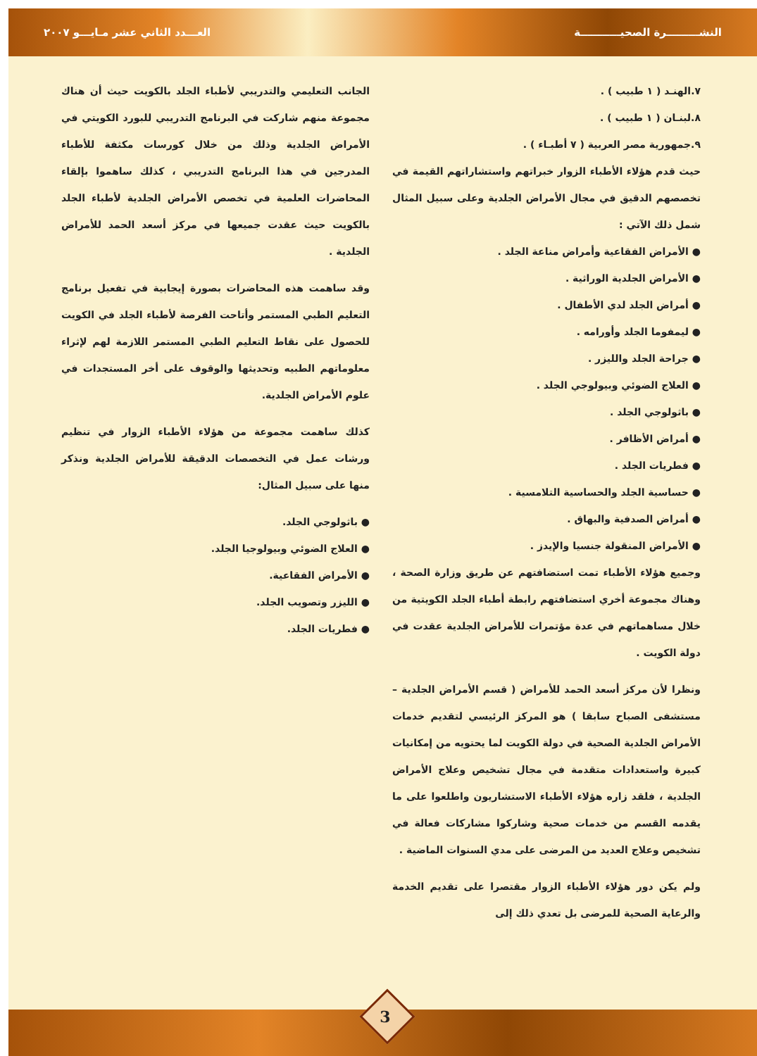النشـــــــــرة الصحيـــــــــــة العـــدد الثاني عشر مـايـــو ٢٠٠٧
٧.الهنـد ( ١ طبيب ) .
٨.لبنـان ( ١ طبيب ) .
٩.جمهورية مصر العربية ( ٧ أطبـاء ) .
حيث قدم هؤلاء الأطباء الزوار خبراتهم واستشاراتهم القيمة في تخصصهم الدقيق في مجال الأمراض الجلدية وعلى سبيل المثال شمل ذلك الآتي :
● الأمراض الفقاعية وأمراض مناعة الجلد .
● الأمراض الجلدية الوراثية .
● أمراض الجلد لدي الأطفال .
● ليمفوما الجلد وأورامه .
● جراحة الجلد والليزر .
● العلاج الضوئي وبيولوجي الجلد .
● باثولوجي الجلد .
● أمراض الأظافر .
● فطريات الجلد .
● حساسية الجلد والحساسية التلامسية .
● أمراض الصدفية والبهاق .
● الأمراض المنقولة جنسيا والإيدز .
وجميع هؤلاء الأطباء تمت استضافتهم عن طريق وزارة الصحة ، وهناك مجموعة أخري استضافتهم رابطة أطباء الجلد الكويتية من خلال مساهماتهم في عدة مؤتمرات للأمراض الجلدية عقدت في دولة الكويت .
ونظرا لأن مركز أسعد الحمد للأمراض ( قسم الأمراض الجلدية – مستشفى الصباح سابقا ) هو المركز الرئيسي لتقديم خدمات الأمراض الجلدية الصحية في دولة الكويت لما يحتويه من إمكانيات كبيرة واستعدادات متقدمة في مجال تشخيص وعلاج الأمراض الجلدية ، فلقد زاره هؤلاء الأطباء الاستشاريون واطلعوا على ما يقدمه القسم من خدمات صحية وشاركوا مشاركات فعالة في تشخيص وعلاج العديد من المرضى على مدي السنوات الماضية .
ولم يكن دور هؤلاء الأطباء الزوار مقتصرا على تقديم الخدمة والرعاية الصحية للمرضى بل تعدي ذلك إلى
الجانب التعليمي والتدريبي لأطباء الجلد بالكويت حيث أن هناك مجموعة منهم شاركت في البرنامج التدريبي للبورد الكويتي في الأمراض الجلدية وذلك من خلال كورسات مكثفة للأطباء المدرجين في هذا البرنامج التدريبي ، كذلك ساهموا بإلقاء المحاضرات العلمية في تخصص الأمراض الجلدية لأطباء الجلد بالكويت حيث عقدت جميعها في مركز أسعد الحمد للأمراض الجلدية .
وقد ساهمت هذه المحاضرات بصورة إيجابية في تفعيل برنامج التعليم الطبي المستمر وأتاحت الفرصة لأطباء الجلد في الكويت للحصول على نقاط التعليم الطبي المستمر اللازمة لهم لإثراء معلوماتهم الطبيه وتحديثها والوقوف على أخر المستجدات في علوم الأمراض الجلدية.
كذلك ساهمت مجموعة من هؤلاء الأطباء الزوار في تنظيم ورشات عمل في التخصصات الدقيقة للأمراض الجلدية ونذكر منها على سبيل المثال:
● باثولوجي الجلد.
● العلاج الضوئي وبيولوجيا الجلد.
● الأمراض الفقاعية.
● الليزر وتصويب الجلد.
● فطريات الجلد.
3